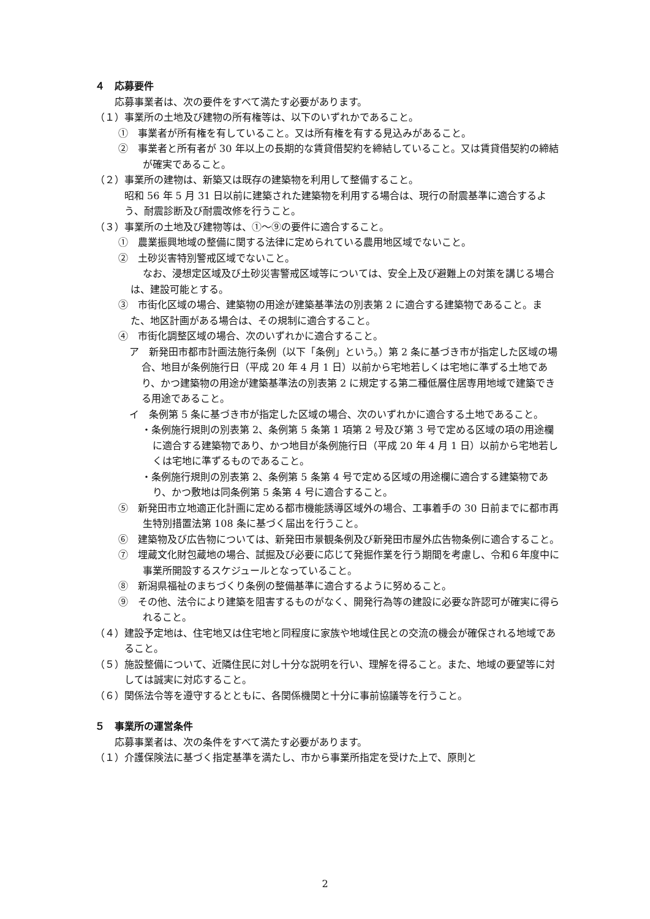４　応募要件
応募事業者は、次の要件をすべて満たす必要があります。
（１）事業所の土地及び建物の所有権等は、以下のいずれかであること。
①　事業者が所有権を有していること。又は所有権を有する見込みがあること。
②　事業者と所有者が 30 年以上の長期的な賃貸借契約を締結していること。又は賃貸借契約の締結が確実であること。
（２）事業所の建物は、新築又は既存の建築物を利用して整備すること。
　昭和 56 年 5 月 31 日以前に建築された建築物を利用する場合は、現行の耐震基準に適合するよう、耐震診断及び耐震改修を行うこと。
（３）事業所の土地及び建物等は、①～⑨の要件に適合すること。
①　農業振興地域の整備に関する法律に定められている農用地区域でないこと。
②　土砂災害特別警戒区域でないこと。
なお、浸想定区域及び土砂災害警戒区域等については、安全上及び避難上の対策を講じる場合は、建設可能とする。
③　市街化区域の場合、建築物の用途が建築基準法の別表第 2 に適合する建築物であること。また、地区計画がある場合は、その規制に適合すること。
④　市街化調整区域の場合、次のいずれかに適合すること。
ア　新発田市都市計画法施行条例（以下「条例」という。）第 2 条に基づき市が指定した区域の場合、地目が条例施行日（平成 20 年 4 月 1 日）以前から宅地若しくは宅地に準ずる土地であり、かつ建築物の用途が建築基準法の別表第 2 に規定する第二種低層住居専用地域で建築できる用途であること。
イ　条例第 5 条に基づき市が指定した区域の場合、次のいずれかに適合する土地であること。
・条例施行規則の別表第 2、条例第 5 条第 1 項第 2 号及び第 3 号で定める区域の項の用途欄に適合する建築物であり、かつ地目が条例施行日（平成 20 年 4 月 1 日）以前から宅地若しくは宅地に準ずるものであること。
・条例施行規則の別表第 2、条例第 5 条第 4 号で定める区域の用途欄に適合する建築物であり、かつ敷地は同条例第 5 条第 4 号に適合すること。
⑤　新発田市立地適正化計画に定める都市機能誘導区域外の場合、工事着手の 30 日前までに都市再生特別措置法第 108 条に基づく届出を行うこと。
⑥　建築物及び広告物については、新発田市景観条例及び新発田市屋外広告物条例に適合すること。
⑦　埋蔵文化財包蔵地の場合、試掘及び必要に応じて発掘作業を行う期間を考慮し、令和６年度中に事業所開設するスケジュールとなっていること。
⑧　新潟県福祉のまちづくり条例の整備基準に適合するように努めること。
⑨　その他、法令により建築を阻害するものがなく、開発行為等の建設に必要な許認可が確実に得られること。
（４）建設予定地は、住宅地又は住宅地と同程度に家族や地域住民との交流の機会が確保される地域であること。
（５）施設整備について、近隣住民に対し十分な説明を行い、理解を得ること。また、地域の要望等に対しては誠実に対応すること。
（６）関係法令等を遵守するとともに、各関係機関と十分に事前協議等を行うこと。
５　事業所の運営条件
応募事業者は、次の条件をすべて満たす必要があります。
（１）介護保険法に基づく指定基準を満たし、市から事業所指定を受けた上で、原則と
2